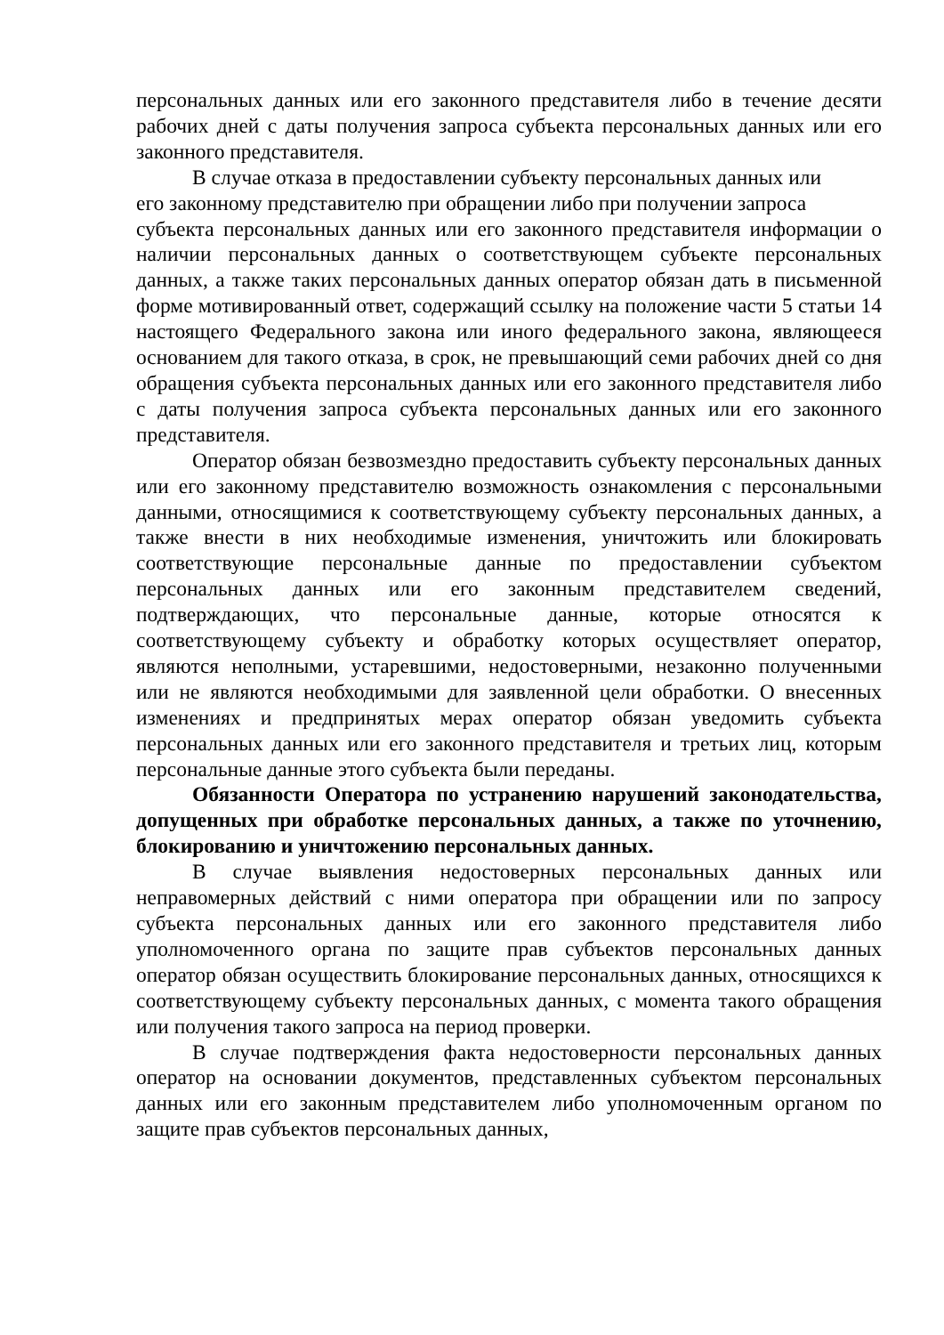персональных данных или его законного представителя либо в течение десяти рабочих дней с даты получения запроса субъекта персональных данных или его законного представителя.
В случае отказа в предоставлении субъекту персональных данных или
его законному представителю при обращении либо при получении запроса
субъекта персональных данных или его законного представителя информации о наличии персональных данных о соответствующем субъекте персональных данных, а также таких персональных данных оператор обязан дать в письменной форме мотивированный ответ, содержащий ссылку на положение части 5 статьи 14 настоящего Федерального закона или иного федерального закона, являющееся основанием для такого отказа, в срок, не превышающий семи рабочих дней со дня обращения субъекта персональных данных или его законного представителя либо с даты получения запроса субъекта персональных данных или его законного представителя.
Оператор обязан безвозмездно предоставить субъекту персональных данных или его законному представителю возможность ознакомления с персональными данными, относящимися к соответствующему субъекту персональных данных, а также внести в них необходимые изменения, уничтожить или блокировать соответствующие персональные данные по предоставлении субъектом персональных данных или его законным представителем сведений, подтверждающих, что персональные данные, которые относятся к соответствующему субъекту и обработку которых осуществляет оператор, являются неполными, устаревшими, недостоверными, незаконно полученными или не являются необходимыми для заявленной цели обработки. О внесенных изменениях и предпринятых мерах оператор обязан уведомить субъекта персональных данных или его законного представителя и третьих лиц, которым персональные данные этого субъекта были переданы.
Обязанности Оператора по устранению нарушений законодательства, допущенных при обработке персональных данных, а также по уточнению, блокированию и уничтожению персональных данных.
В случае выявления недостоверных персональных данных или неправомерных действий с ними оператора при обращении или по запросу субъекта персональных данных или его законного представителя либо уполномоченного органа по защите прав субъектов персональных данных оператор обязан осуществить блокирование персональных данных, относящихся к соответствующему субъекту персональных данных, с момента такого обращения или получения такого запроса на период проверки.
В случае подтверждения факта недостоверности персональных данных оператор на основании документов, представленных субъектом персональных данных или его законным представителем либо уполномоченным органом по защите прав субъектов персональных данных,